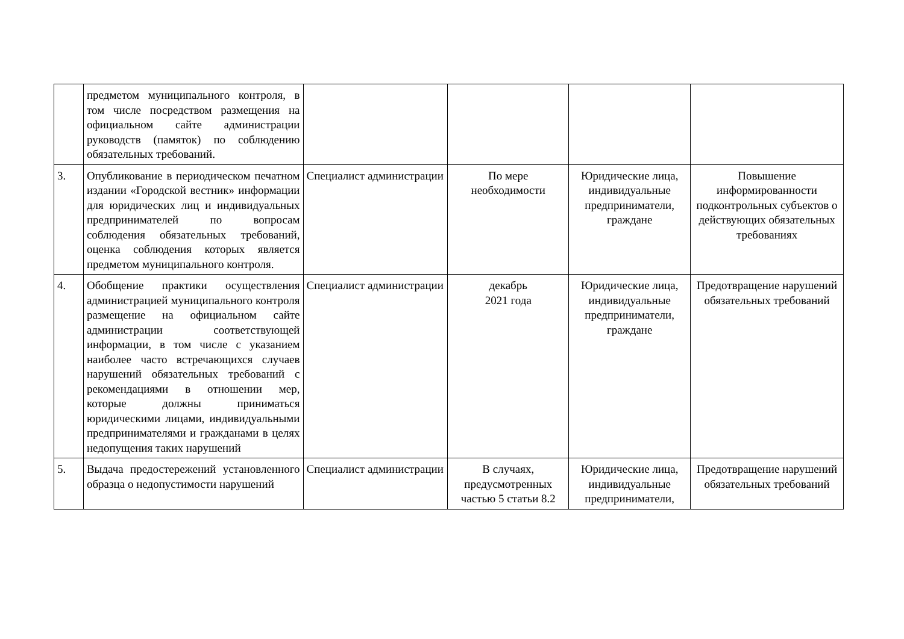| | предметом муниципального контроля, в том числе посредством размещения на официальном сайте администрации руководств (памяток) по соблюдению обязательных требований. | | | | |
| 3. | Опубликование в периодическом печатном издании «Городской вестник» информации для юридических лиц и индивидуальных предпринимателей по вопросам соблюдения обязательных требований, оценка соблюдения которых является предметом муниципального контроля. | Специалист администрации | По мере необходимости | Юридические лица, индивидуальные предприниматели, граждане | Повышение информированности подконтрольных субъектов о действующих обязательных требованиях |
| 4. | Обобщение практики осуществления администрацией муниципального контроля размещение на официальном сайте администрации соответствующей информации, в том числе с указанием наиболее часто встречающихся случаев нарушений обязательных требований с рекомендациями в отношении мер, которые должны приниматься юридическими лицами, индивидуальными предпринимателями и гражданами в целях недопущения таких нарушений | Специалист администрации | декабрь 2021 года | Юридические лица, индивидуальные предприниматели, граждане | Предотвращение нарушений обязательных требований |
| 5. | Выдача предостережений установленного образца о недопустимости нарушений | Специалист администрации | В случаях, предусмотренных частью 5 статьи 8.2 | Юридические лица, индивидуальные предприниматели, | Предотвращение нарушений обязательных требований |